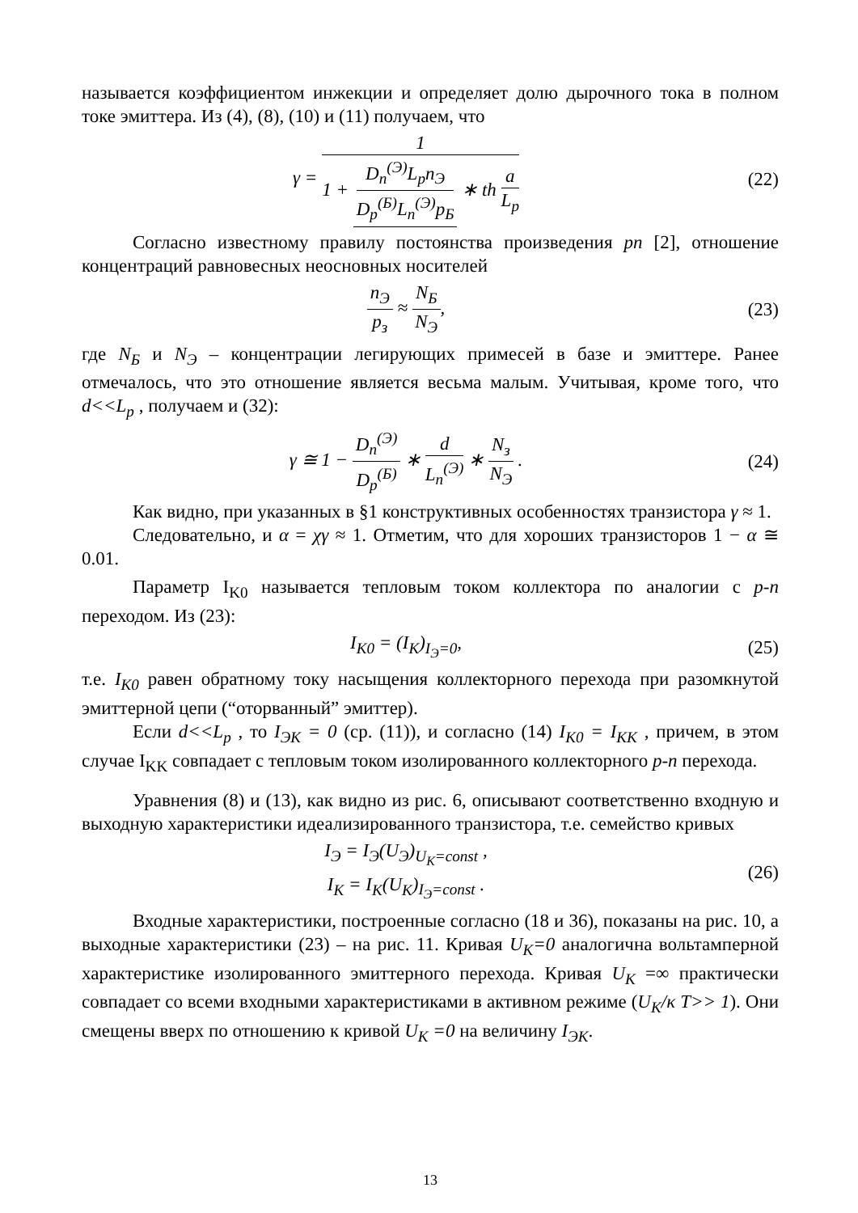называется коэффициентом инжекции и определяет долю дырочного тока в полном токе эмиттера. Из (4), (8), (10) и (11) получаем, что
γ = 1 1 + D<sub>n</sub><sup>(Э)</sup>L<sub>p</sub>n<sub>Э</sub> D<sub>p</sub><sup>(Б)</sup>L<sub>n</sub><sup>(Э)</sup>p<sub>Б</sub> ∗ th a L<sub>p</sub>
(22)
Согласно известному правилу постоянства произведения pn [2], отношение концентраций равновесных неосновных носителей
n<sub>Э</sub> p<sub>з</sub> ≈ N<sub>Б</sub> N<sub>Э</sub>, (23)
где N<sub>Б</sub> и N<sub>Э</sub> – концентрации легирующих примесей в базе и эмиттере. Ранее отмечалось, что это отношение является весьма малым. Учитывая, кроме того, что d<<L<sub>p</sub> , получаем и (32):
γ ≅ 1 − D<sub>n</sub><sup>(Э)</sup> D<sub>p</sub><sup>(Б)</sup> ∗ d L<sub>n</sub><sup>(Э)</sup> ∗ N<sub>з</sub> N<sub>Э</sub> .
(24)
Как видно, при указанных в §1 конструктивных особенностях транзистора γ ≈ 1.
Следовательно, и α = χγ ≈ 1. Отметим, что для хороших транзисторов 1 − α ≅ 0.01.
Параметр I<sub>K0</sub> называется тепловым током коллектора по аналогии с p-n переходом. Из (23):
I<sub>K0</sub> = (I<sub>K</sub>)<sub>I<sub>Э</sub>=0</sub>, (25)
т.е. I<sub>K0</sub> равен обратному току насыщения коллекторного перехода при разомкнутой эмиттерной цепи (“оторванный” эмиттер).
Если d<<L<sub>p</sub> , то I<sub>ЭК</sub> = 0 (ср. (11)), и согласно (14) I<sub>K0</sub> = I<sub>KK</sub> , причем, в этом случае I<sub>KK</sub> совпадает с тепловым током изолированного коллекторного p-n перехода.
Уравнения (8) и (13), как видно из рис. 6, описывают соответственно входную и выходную характеристики идеализированного транзистора, т.е. семейство кривых
I<sub>Э</sub> = I<sub>Э</sub>(U<sub>Э</sub>)<sub>U<sub>K</sub>=const</sub> ,
I<sub>K</sub> = I<sub>K</sub>(U<sub>K</sub>)<sub>I<sub>Э</sub>=const</sub> .
(26)
Входные характеристики, построенные согласно (18 и 36), показаны на рис. 10, а выходные характеристики (23) – на рис. 11. Кривая U<sub>K</sub>=0 аналогична вольтамперной характеристике изолированного эмиттерного перехода. Кривая U<sub>K</sub> =∞ практически совпадает со всеми входными характеристиками в активном режиме (U<sub>K</sub>/κ T>> 1). Они смещены вверх по отношению к кривой U<sub>K</sub> =0 на величину I<sub>ЭК</sub>.
13